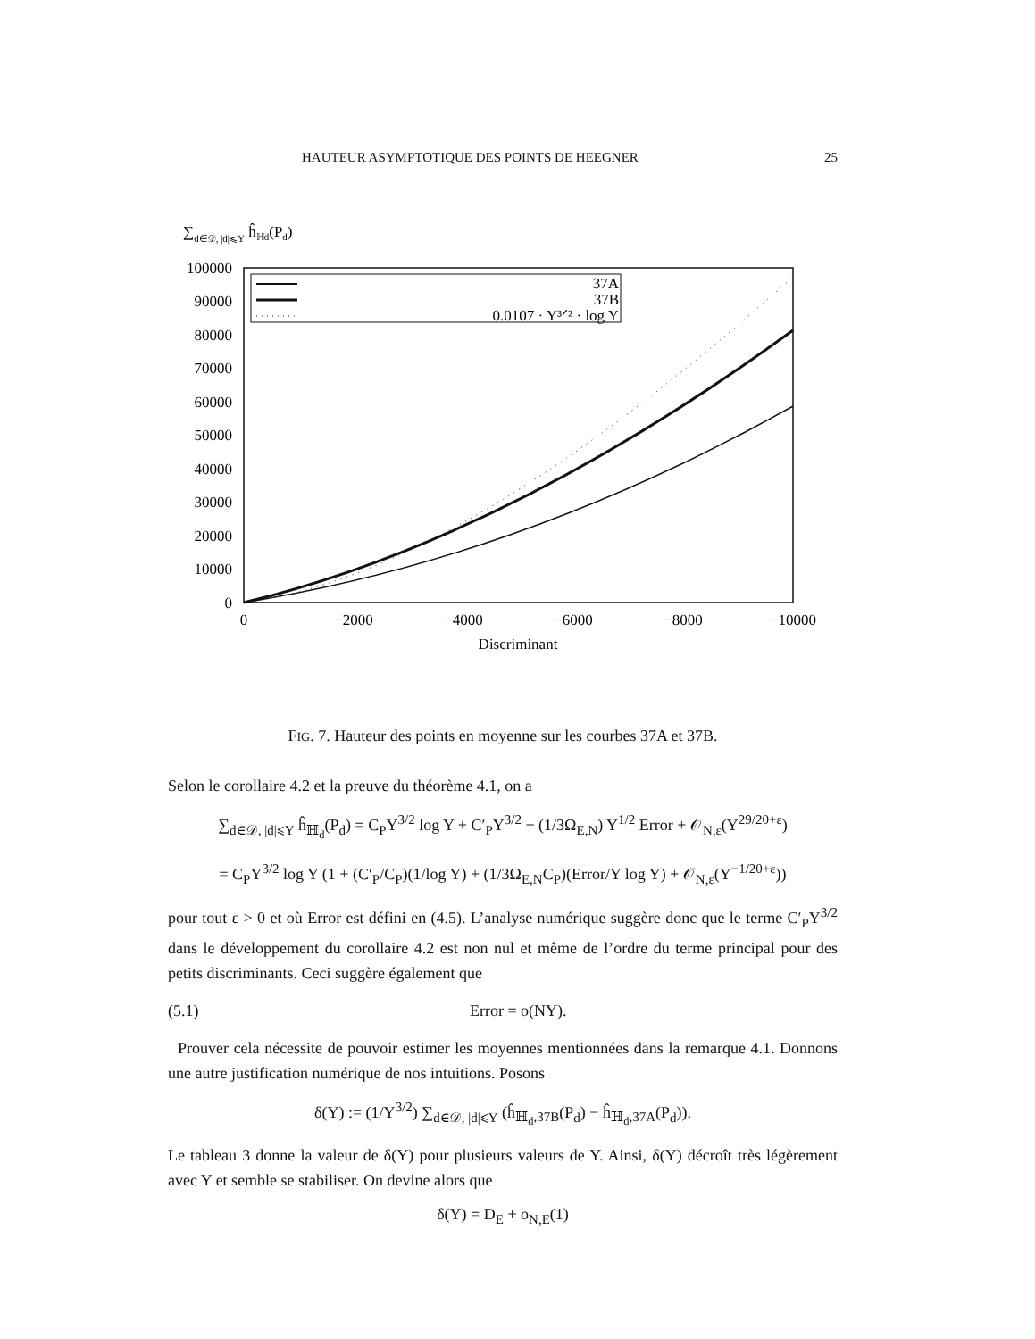HAUTEUR ASYMPTOTIQUE DES POINTS DE HEEGNER 25
∑d∈𝒟, |d|⩽Y ĥℍd(Pd)
100000
90000
80000
70000
60000
50000
40000
30000
20000
10000
0
0
−2000
−4000
−6000
−8000
−10000
Discriminant
37A
37B
0.0107 · Y³ᐟ² · log Y
FIG. 7. Hauteur des points en moyenne sur les courbes 37A et 37B.
Selon le corollaire 4.2 et la preuve du théorème 4.1, on a
∑<sub>d∈𝒟, |d|⩽Y</sub> ĥ<sub>ℍ<sub>d</sub></sub>(P<sub>d</sub>) = C<sub>P</sub>Y<sup>3/2</sup> log Y + C′<sub>P</sub>Y<sup>3/2</sup> + (1/3Ω<sub>E,N</sub>) Y<sup>1/2</sup> Error + 𝒪<sub>N,ε</sub>(Y<sup>29/20+ε</sup>)
= C<sub>P</sub>Y<sup>3/2</sup> log Y (1 + (C′<sub>P</sub>/C<sub>P</sub>)(1/log Y) + (1/3Ω<sub>E,N</sub>C<sub>P</sub>)(Error/Y log Y) + 𝒪<sub>N,ε</sub>(Y<sup>−1/20+ε</sup>))
pour tout ε > 0 et où Error est défini en (4.5). L’analyse numérique suggère donc que le terme C′<sub>P</sub>Y<sup>3/2</sup> dans le développement du corollaire 4.2 est non nul et même de l’ordre du terme principal pour des petits discriminants. Ceci suggère également que
(5.1) Error = o(NY).
Prouver cela nécessite de pouvoir estimer les moyennes mentionnées dans la remarque 4.1. Donnons une autre justification numérique de nos intuitions. Posons
δ(Y) := (1/Y<sup>3/2</sup>) ∑<sub>d∈𝒟, |d|⩽Y</sub> (ĥ<sub>ℍ<sub>d</sub>,37B</sub>(P<sub>d</sub>) − ĥ<sub>ℍ<sub>d</sub>,37A</sub>(P<sub>d</sub>)).
Le tableau 3 donne la valeur de δ(Y) pour plusieurs valeurs de Y. Ainsi, δ(Y) décroît très légèrement avec Y et semble se stabiliser. On devine alors que
δ(Y) = D<sub>E</sub> + o<sub>N,E</sub>(1)